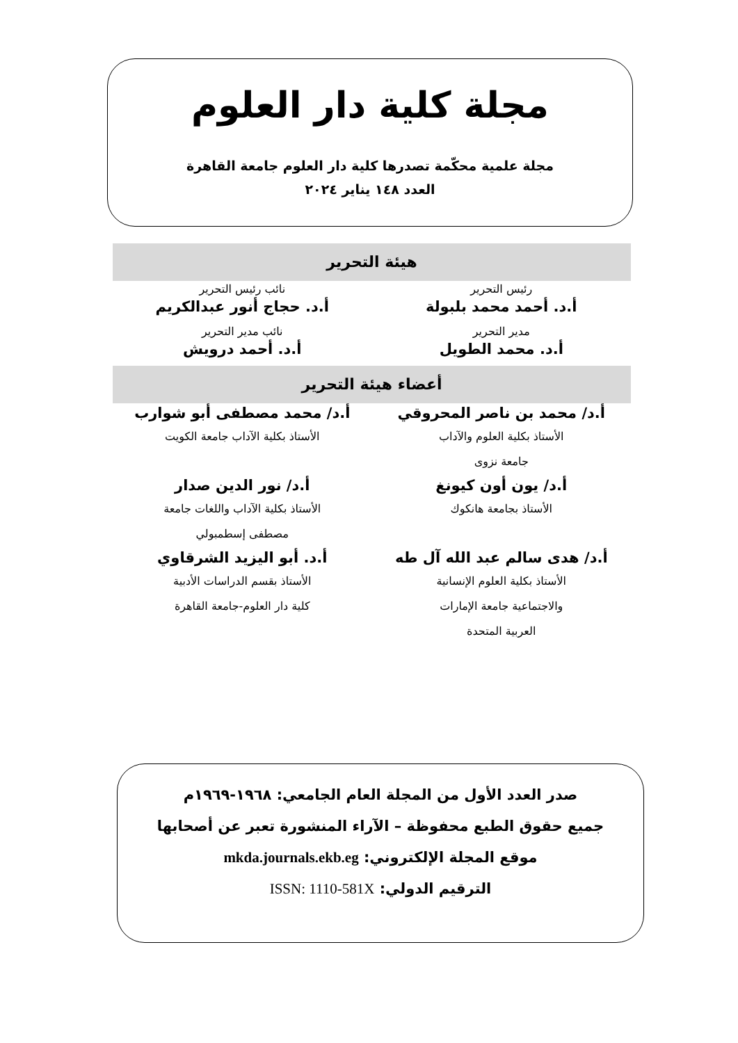مجلة كلية دار العلوم
مجلة علمية محكّمة تصدرها كلية دار العلوم جامعة القاهرة
العدد ١٤٨ يناير ٢٠٢٤
هيئة التحرير
| رئيس التحرير | نائب رئيس التحرير |
| أ.د. أحمد محمد بلبولة | أ.د. حجاج أنور عبدالكريم |
| مدير التحرير | نائب مدير التحرير |
| أ.د. محمد الطويل | أ.د. أحمد درويش |
أعضاء هيئة التحرير
| أ.د/ محمد بن ناصر المحروقي | أ.د/ محمد مصطفى أبو شوارب |
| الأستاذ بكلية العلوم والآداب جامعة نزوى | الأستاذ بكلية الآداب جامعة الكويت |
| أ.د/ يون أون كيونغ | أ.د/ نور الدين صدار |
| الأستاذ بجامعة هانكوك | الأستاذ بكلية الآداب واللغات جامعة مصطفى إسطمبولي |
| أ.د/ هدى سالم عبد الله آل طه | أ.د. أبو اليزيد الشرقاوي |
| الأستاذ بكلية العلوم الإنسانية والاجتماعية جامعة الإمارات العربية المتحدة | الأستاذ بقسم الدراسات الأدبية كلية دار العلوم-جامعة القاهرة |
صدر العدد الأول من المجلة العام الجامعي: ١٩٦٨-١٩٦٩م
جميع حقوق الطبع محفوظة – الآراء المنشورة تعبر عن أصحابها
موقع المجلة الإلكتروني: mkda.journals.ekb.eg
الترقيم الدولي: ISSN: 1110-581X